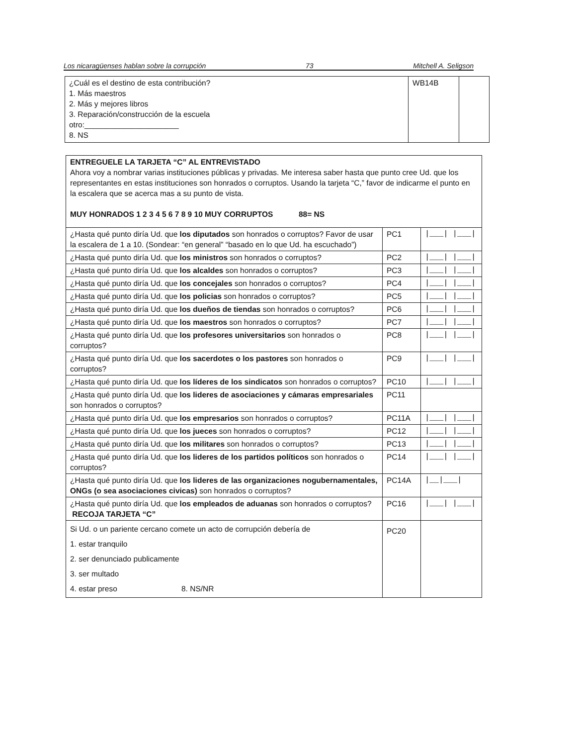Los nicaragüenses hablan sobre la corrupción 73 Mitchell A. Seligson
| ¿Cuál es el destino de esta contribución? 1. Más maestros 2. Más y mejores libros 3. Reparación/construcción de la escuela otro:______________________ 8. NS | WB14B | |
| ENTREGUELE LA TARJETA “C” AL ENTREVISTADO Ahora voy a nombrar varias instituciones públicas y privadas. Me interesa saber hasta que punto cree Ud. que los representantes en estas instituciones son honrados o corruptos. Usando la tarjeta “C,” favor de indicarme el punto en la escalera que se acerca mas a su punto de vista. MUY HONRADOS 1 2 3 4 5 6 7 8 9 10 MUY CORRUPTOS 88= NS | | |
| ¿Hasta qué punto diría Ud. que los diputados son honrados o corruptos? Favor de usar la escalera de 1 a 10. (Sondear: “en general” “basado en lo que Ud. ha escuchado”) | PC1 | /___/ /___/ |
| ¿Hasta qué punto diría Ud. que los ministros son honrados o corruptos? | PC2 | /___/ /___/ |
| ¿Hasta qué punto diría Ud. que los alcaldes son honrados o corruptos? | PC3 | /___/ /___/ |
| ¿Hasta qué punto diría Ud. que los concejales son honrados o corruptos? | PC4 | /___/ /___/ |
| ¿Hasta qué punto diría Ud. que los policias son honrados o corruptos? | PC5 | /___/ /___/ |
| ¿Hasta qué punto diría Ud. que los dueños de tiendas son honrados o corruptos? | PC6 | /___/ /___/ |
| ¿Hasta qué punto diría Ud. que los maestros son honrados o corruptos? | PC7 | /___/ /___/ |
| ¿Hasta qué punto diría Ud. que los profesores universitarios son honrados o corruptos? | PC8 | /___/ /___/ |
| ¿Hasta qué punto diría Ud. que los sacerdotes o los pastores son honrados o corruptos? | PC9 | /___/ /___/ |
| ¿Hasta qué punto diría Ud. que los líderes de los sindicatos son honrados o corruptos? | PC10 | /___/ /___/ |
| ¿Hasta qué punto diría Ud. que los lideres de asociaciones y cámaras empresariales son honrados o corruptos? | PC11 | |
| ¿Hasta qué punto diría Ud. que los empresarios son honrados o corruptos? | PC11A | /___/ /___/ |
| ¿Hasta qué punto diría Ud. que los jueces son honrados o corruptos? | PC12 | /___/ /___/ |
| ¿Hasta qué punto diría Ud. que los militares son honrados o corruptos? | PC13 | /___/ /___/ |
| ¿Hasta qué punto diría Ud. que los lideres de los partidos políticos son honrados o corruptos? | PC14 | /___/ /___/ |
| ¿Hasta qué punto diría Ud. que los lideres de las organizaciones nogubernamentales, ONGs (o sea asociaciones civicas) son honrados o corruptos? | PC14A | /__/___/ |
| ¿Hasta qué punto diría Ud. que los empleados de aduanas son honrados o corruptos? RECOJA TARJETA “C” | PC16 | /___/ /___/ |
| Si Ud. o un pariente cercano comete un acto de corrupción debería de 1. estar tranquilo 2. ser denunciado publicamente 3. ser multado 4. estar preso 8. NS/NR | PC20 | |